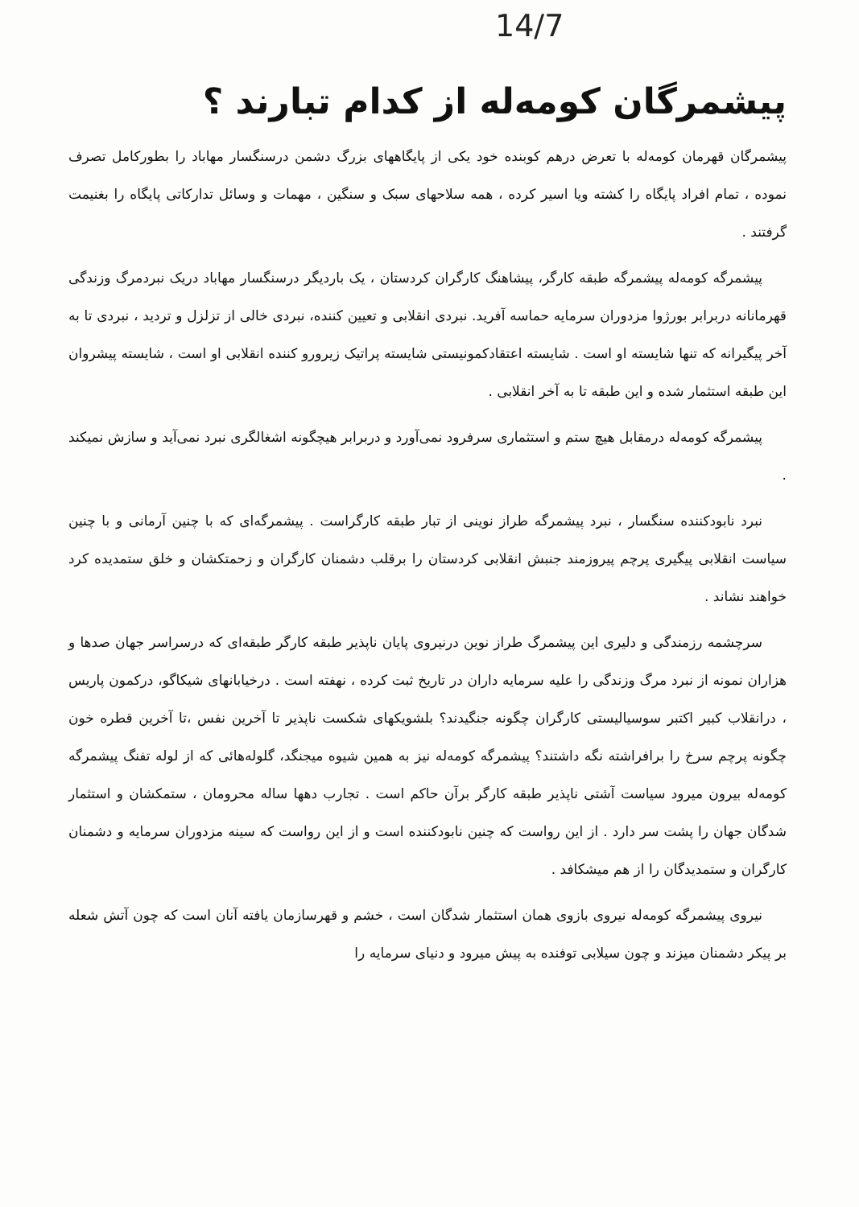14/7
پیشمرگان کومه‌له از کدام تبارند ؟
پیشمرگان قهرمان کومه‌له با تعرض درهم کوبنده خود یکی از پایگاههای بزرگ دشمن درسنگسار مهاباد را بطورکامل تصرف نموده ، تمام افراد پایگاه را کشته ویا اسیر کرده ، همه سلاحهای سبک و سنگین ، مهمات و وسائل تدارکاتی پایگاه را بغنیمت گرفتند .
پیشمرگه کومه‌له پیشمرگه طبقه کارگر، پیشاهنگ کارگران کردستان ، یک باردیگر درسنگسار مهاباد دریک نبردمرگ وزندگی قهرمانانه دربرابر بورژوا مزدوران سرمایه حماسه آفرید. نبردی انقلابی و تعیین کننده، نبردی خالی از تزلزل و تردید ، نبردی تا به آخر پیگیرانه که تنها شایسته او است . شایسته اعتقادکمونیستی شایسته پراتیک زیرورو کننده انقلابی او است ، شایسته پیشروان این طبقه استثمار شده و این طبقه تا به آخر انقلابی .
پیشمرگه کومه‌له درمقابل هیچ ستم و استثماری سرفرود نمی‌آورد و دربرابر هیچگونه اشغالگری نبرد نمی‌آید و سازش نمیکند .
نبرد نابودکننده سنگسار ، نبرد پیشمرگه طراز نوینی از تبار طبقه کارگراست . پیشمرگه‌ای که با چنین آرمانی و با چنین سیاست انقلابی پیگیری پرچم پیروزمند جنبش انقلابی کردستان را برقلب دشمنان کارگران و زحمتکشان و خلق ستمدیده کرد خواهند نشاند .
سرچشمه رزمندگی و دلیری این پیشمرگ طراز نوین درنیروی پایان ناپذیر طبقه کارگر طبقه‌ای که درسراسر جهان صدها و هزاران نمونه از نبرد مرگ وزندگی را علیه سرمایه داران در تاریخ ثبت کرده ، نهفته است . درخیابانهای شیکاگو، درکمون پاریس ، درانقلاب کبیر اکتبر سوسیالیستی کارگران چگونه جنگیدند؟ بلشویکهای شکست ناپذیر تا آخرین نفس ،تا آخرین قطره خون چگونه پرچم سرخ را برافراشته نگه داشتند؟ پیشمرگه کومه‌له نیز به همین شیوه میجنگد، گلوله‌هائی که از لوله تفنگ پیشمرگه کومه‌له بیرون میرود سیاست آشتی ناپذیر طبقه کارگر برآن حاکم است . تجارب دهها ساله محرومان ، ستمکشان و استثمار شدگان جهان را پشت سر دارد . از این رواست که چنین نابودکننده است و از این رواست که سینه مزدوران سرمایه و دشمنان کارگران و ستمدیدگان را از هم میشکافد .
نیروی پیشمرگه کومه‌له نیروی بازوی همان استثمار شدگان است ، خشم و قهرسازمان یافته آنان است که چون آتش شعله بر پیکر دشمنان میزند و چون سیلابی توفنده به پیش میرود و دنیای سرمایه را